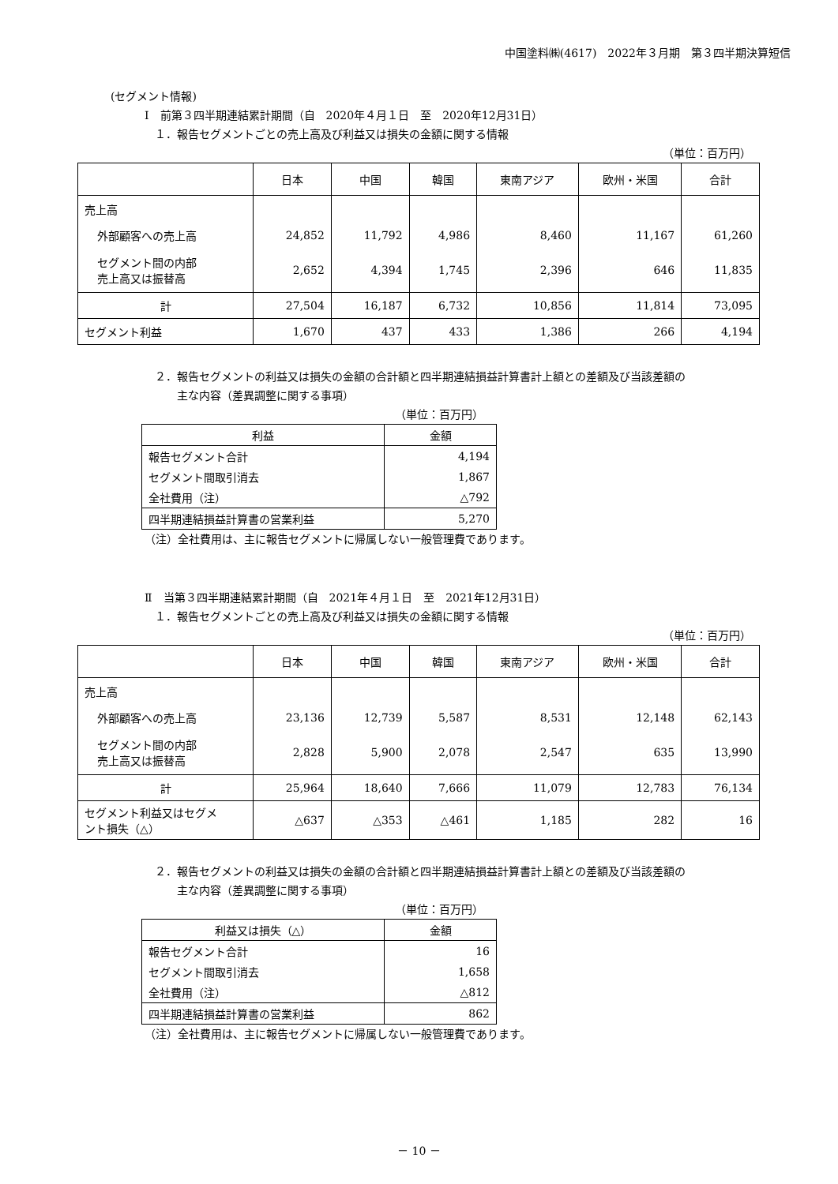中国塗料㈱(4617)　2022年３月期　第３四半期決算短信
(セグメント情報)
Ⅰ　前第３四半期連結累計期間（自　2020年４月１日　至　2020年12月31日）
１．報告セグメントごとの売上高及び利益又は損失の金額に関する情報
（単位：百万円）
| | 日本 | 中国 | 韓国 | 東南アジア | 欧州・米国 | 合計 |
| --- | --- | --- | --- | --- | --- | --- |
| 売上高 | | | | | | |
| 外部顧客への売上高 | 24,852 | 11,792 | 4,986 | 8,460 | 11,167 | 61,260 |
| セグメント間の内部 売上高又は振替高 | 2,652 | 4,394 | 1,745 | 2,396 | 646 | 11,835 |
| 計 | 27,504 | 16,187 | 6,732 | 10,856 | 11,814 | 73,095 |
| セグメント利益 | 1,670 | 437 | 433 | 1,386 | 266 | 4,194 |
２．報告セグメントの利益又は損失の金額の合計額と四半期連結損益計算書計上額との差額及び当該差額の
　　主な内容（差異調整に関する事項）
（単位：百万円）
| 利益 | 金額 |
| --- | --- |
| 報告セグメント合計 | 4,194 |
| セグメント間取引消去 | 1,867 |
| 全社費用（注） | △792 |
| 四半期連結損益計算書の営業利益 | 5,270 |
（注）全社費用は、主に報告セグメントに帰属しない一般管理費であります。
Ⅱ　当第３四半期連結累計期間（自　2021年４月１日　至　2021年12月31日）
１．報告セグメントごとの売上高及び利益又は損失の金額に関する情報
（単位：百万円）
| | 日本 | 中国 | 韓国 | 東南アジア | 欧州・米国 | 合計 |
| --- | --- | --- | --- | --- | --- | --- |
| 売上高 | | | | | | |
| 外部顧客への売上高 | 23,136 | 12,739 | 5,587 | 8,531 | 12,148 | 62,143 |
| セグメント間の内部 売上高又は振替高 | 2,828 | 5,900 | 2,078 | 2,547 | 635 | 13,990 |
| 計 | 25,964 | 18,640 | 7,666 | 11,079 | 12,783 | 76,134 |
| セグメント利益又はセグメ ント損失（△） | △637 | △353 | △461 | 1,185 | 282 | 16 |
２．報告セグメントの利益又は損失の金額の合計額と四半期連結損益計算書計上額との差額及び当該差額の
　　主な内容（差異調整に関する事項）
（単位：百万円）
| 利益又は損失（△） | 金額 |
| --- | --- |
| 報告セグメント合計 | 16 |
| セグメント間取引消去 | 1,658 |
| 全社費用（注） | △812 |
| 四半期連結損益計算書の営業利益 | 862 |
（注）全社費用は、主に報告セグメントに帰属しない一般管理費であります。
－ 10 －